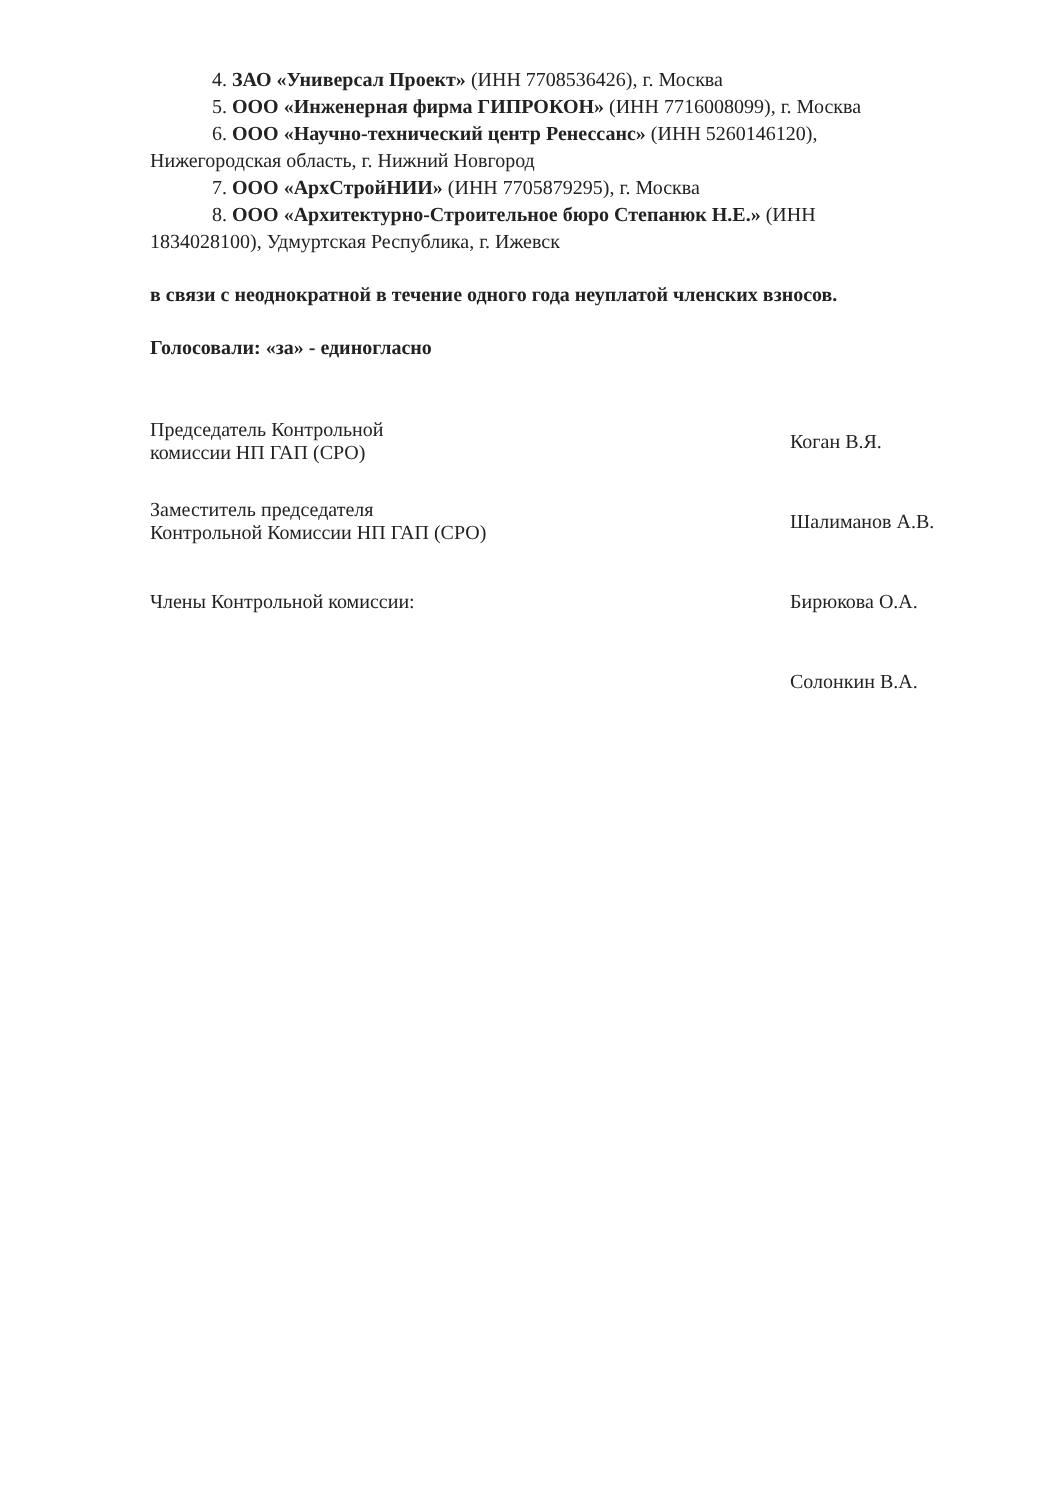4. ЗАО «Универсал Проект» (ИНН 7708536426), г. Москва
5. ООО «Инженерная фирма ГИПРОКОН» (ИНН 7716008099), г. Москва
6. ООО «Научно-технический центр Ренессанс» (ИНН 5260146120),
Нижегородская область, г. Нижний Новгород
7. ООО «АрхСтройНИИ» (ИНН 7705879295), г. Москва
8. ООО «Архитектурно-Строительное бюро Степанюк Н.Е.» (ИНН
1834028100), Удмуртская Республика, г. Ижевск
в связи с неоднократной в течение одного года неуплатой членских взносов.
Голосовали: «за» - единогласно
Председатель Контрольной
комиссии НП ГАП (СРО)
Коган В.Я.
Заместитель председателя
Контрольной Комиссии НП ГАП (СРО)
Шалиманов А.В.
Члены Контрольной комиссии: Бирюкова О.А.
Солонкин В.А.